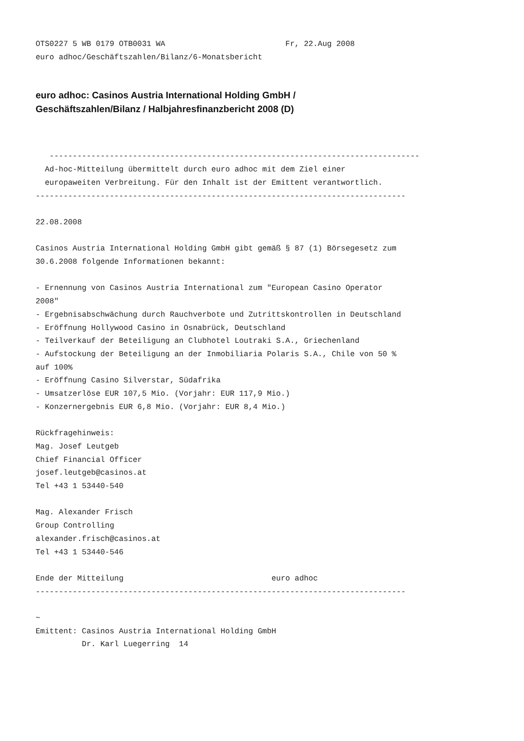OTS0227 5 WB 0179 OTB0031 WA                          Fr, 22.Aug 2008
euro adhoc/Geschäftszahlen/Bilanz/6-Monatsbericht
euro adhoc: Casinos Austria International Holding GmbH /
Geschäftszahlen/Bilanz / Halbjahresfinanzbericht 2008 (D)
   --------------------------------------------------------------------------------
  Ad-hoc-Mitteilung übermittelt durch euro adhoc mit dem Ziel einer
  europaweiten Verbreitung. Für den Inhalt ist der Emittent verantwortlich.
--------------------------------------------------------------------------------

22.08.2008

Casinos Austria International Holding GmbH gibt gemäß § 87 (1) Börsegesetz zum
30.6.2008 folgende Informationen bekannt:

- Ernennung von Casinos Austria International zum "European Casino Operator
2008"
- Ergebnisabschwächung durch Rauchverbote und Zutrittskontrollen in Deutschland
- Eröffnung Hollywood Casino in Osnabrück, Deutschland
- Teilverkauf der Beteiligung an Clubhotel Loutraki S.A., Griechenland
- Aufstockung der Beteiligung an der Inmobiliaria Polaris S.A., Chile von 50 %
auf 100%
- Eröffnung Casino Silverstar, Südafrika
- Umsatzerlöse EUR 107,5 Mio. (Vorjahr: EUR 117,9 Mio.)
- Konzernergebnis EUR 6,8 Mio. (Vorjahr: EUR 8,4 Mio.)

Rückfragehinweis:
Mag. Josef Leutgeb
Chief Financial Officer
josef.leutgeb@casinos.at
Tel +43 1 53440-540

Mag. Alexander Frisch
Group Controlling
alexander.frisch@casinos.at
Tel +43 1 53440-546

Ende der Mitteilung                                euro adhoc
--------------------------------------------------------------------------------

~
Emittent: Casinos Austria International Holding GmbH
          Dr. Karl Luegerring  14